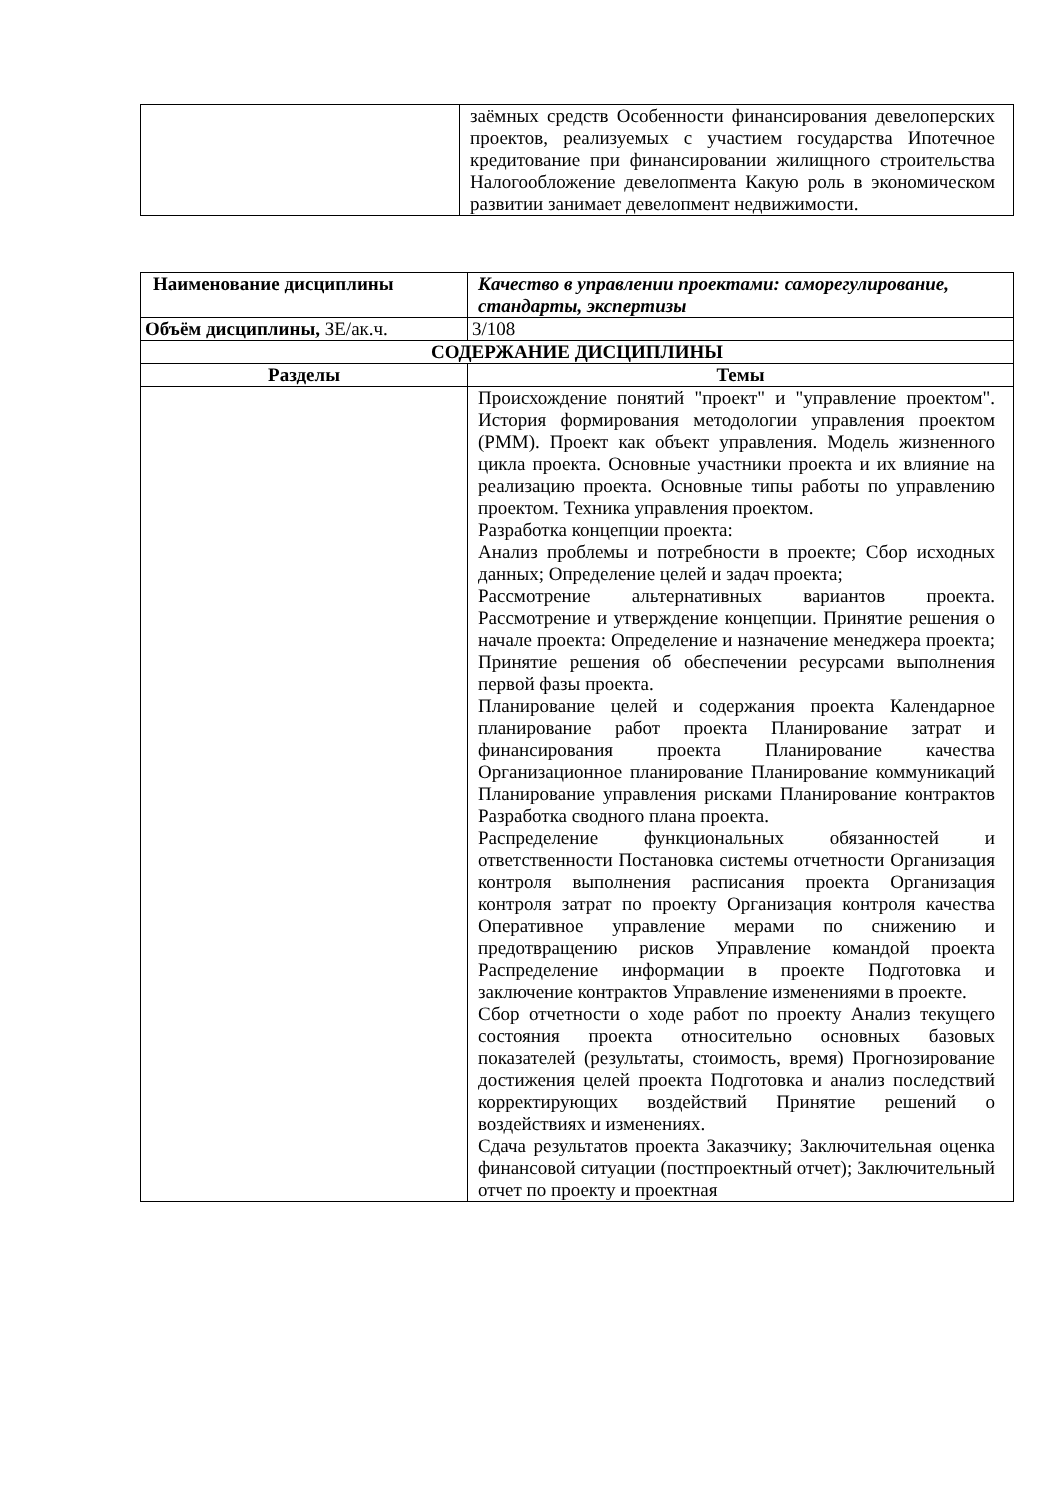| | заёмных средств Особенности финансирования девелоперских проектов, реализуемых с участием государства Ипотечное кредитование при финансировании жилищного строительства Налогообложение девелопмента Какую роль в экономическом развитии занимает девелопмент недвижимости. |
| Наименование дисциплины | Качество в управлении проектами: саморегулирование, стандарты, экспертизы |
| Объём дисциплины, ЗЕ/ак.ч. | 3/108 |
| СОДЕРЖАНИЕ ДИСЦИПЛИНЫ | |
| Разделы | Темы |
| | Происхождение понятий "проект" и "управление проектом". История формирования методологии управления проектом (PMM). Проект как объект управления. Модель жизненного цикла проекта. Основные участники проекта и их влияние на реализацию проекта. Основные типы работы по управлению проектом. Техника управления проектом. Разработка концепции проекта: Анализ проблемы и потребности в проекте; Сбор исходных данных; Определение целей и задач проекта; Рассмотрение альтернативных вариантов проекта. Рассмотрение и утверждение концепции. Принятие решения о начале проекта: Определение и назначение менеджера проекта; Принятие решения об обеспечении ресурсами выполнения первой фазы проекта. Планирование целей и содержания проекта Календарное планирование работ проекта Планирование затрат и финансирования проекта Планирование качества Организационное планирование Планирование коммуникаций Планирование управления рисками Планирование контрактов Разработка сводного плана проекта. Распределение функциональных обязанностей и ответственности Постановка системы отчетности Организация контроля выполнения расписания проекта Организация контроля затрат по проекту Организация контроля качества Оперативное управление мерами по снижению и предотвращению рисков Управление командой проекта Распределение информации в проекте Подготовка и заключение контрактов Управление изменениями в проекте. Сбор отчетности о ходе работ по проекту Анализ текущего состояния проекта относительно основных базовых показателей (результаты, стоимость, время) Прогнозирование достижения целей проекта Подготовка и анализ последствий корректирующих воздействий Принятие решений о воздействиях и изменениях. Сдача результатов проекта Заказчику; Заключительная оценка финансовой ситуации (постпроектный отчет); Заключительный отчет по проекту и проектная |